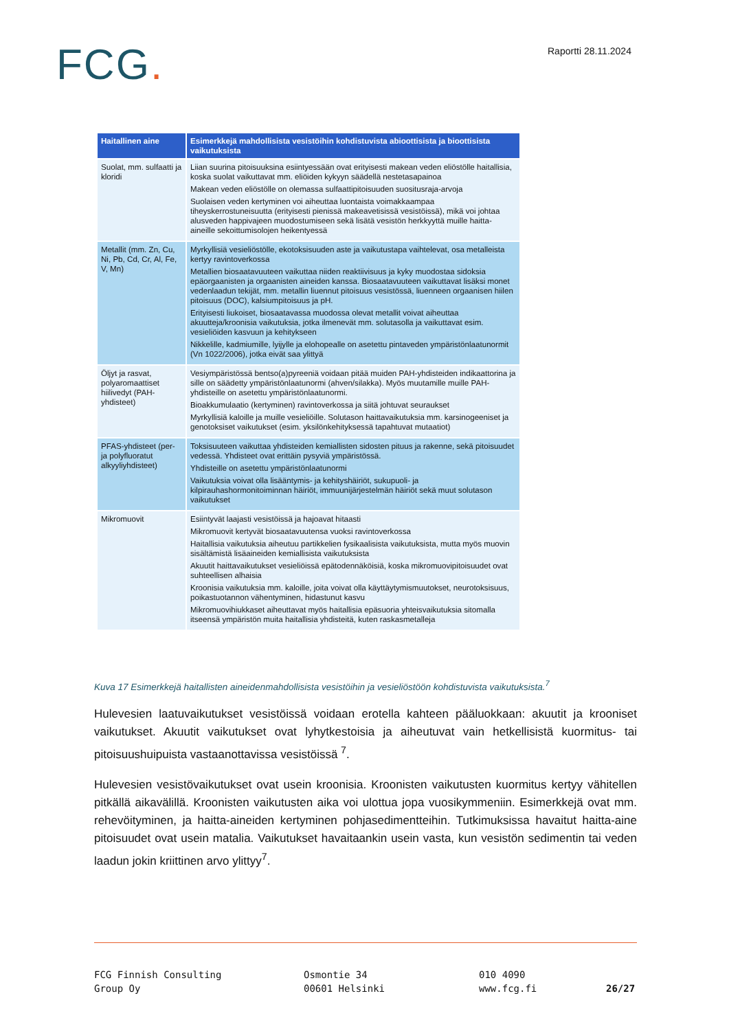FCG. Raportti 28.11.2024
| Haitallinen aine | Esimerkkejä mahdollisista vesistöihin kohdistuvista abioottisista ja bioottisista vaikutuksista |
| --- | --- |
| Suolat, mm. sulfaatti ja kloridi | Liian suurina pitoisuuksina esiintyessään ovat erityisesti makean veden eliöstölle haitallisia, koska suolat vaikuttavat mm. eliöiden kykyyn säädellä nestetasapainoa Makean veden eliöstölle on olemassa sulfaattipitoisuuden suositusraja-arvoja Suolaisen veden kertyminen voi aiheuttaa luontaista voimakkaampaa tiheyskerrostuneisuutta (erityisesti pienissä makeavetisissä vesistöissä), mikä voi johtaa alusveden happivajeen muodostumiseen sekä lisätä vesistön herkkyyttä muille haitta-aineille sekoittumisolojen heikentyessä |
| Metallit (mm. Zn, Cu, Ni, Pb, Cd, Cr, Al, Fe, V, Mn) | Myrkyllisiä vesieliöstölle, ekotoksisuuden aste ja vaikutustapa vaihtelevat, osa metalleista kertyy ravintoverkossa Metallien biosaatavuuteen vaikuttaa niiden reaktiivisuus ja kyky muodostaa sidoksia epäorgaanisten ja orgaanisten aineiden kanssa. Biosaatavuuteen vaikuttavat lisäksi monet vedenlaadun tekijät, mm. metallin liuennut pitoisuus vesistössä, liuenneen orgaanisen hiilen pitoisuus (DOC), kalsiumpitoisuus ja pH. Erityisesti liukoiset, biosaatavassa muodossa olevat metallit voivat aiheuttaa akuutteja/kroonisia vaikutuksia, jotka ilmenevät mm. solutasolla ja vaikuttavat esim. vesieliöiden kasvuun ja kehitykseen Nikkelille, kadmiumille, lyijylle ja elohopealle on asetettu pintaveden ympäristönlaatunormit (Vn 1022/2006), jotka eivät saa ylittyä |
| Öljyt ja rasvat, polyaromaattiset hiilivedyt (PAH-yhdisteet) | Vesiympäristössä bentso(a)pyreeniä voidaan pitää muiden PAH-yhdisteiden indikaattorina ja sille on säädetty ympäristönlaatunormi (ahven/silakka). Myös muutamille muille PAH-yhdisteille on asetettu ympäristönlaatunormi. Bioakkumulaatio (kertyminen) ravintoverkossa ja siitä johtuvat seuraukset Myrkyllisiä kaloille ja muille vesieliöille. Solutason haittavaikutuksia mm. karsinogeeniset ja genotoksiset vaikutukset (esim. yksilönkehityksessä tapahtuvat mutaatiot) |
| PFAS-yhdisteet (per- ja polyfluoratut alkyyliyhdisteet) | Toksisuuteen vaikuttaa yhdisteiden kemiallisten sidosten pituus ja rakenne, sekä pitoisuudet vedessä. Yhdisteet ovat erittäin pysyviä ympäristössä. Yhdisteille on asetettu ympäristönlaatunormi Vaikutuksia voivat olla lisääntymis- ja kehityshäiriöt, sukupuoli- ja kilpirauhashormonitoiminnan häiriöt, immuunijärjestelmän häiriöt sekä muut solutason vaikutukset |
| Mikromuovit | Esiintyvät laajasti vesistöissä ja hajoavat hitaasti Mikromuovit kertyvät biosaatavuutensa vuoksi ravintoverkossa Haitallisia vaikutuksia aiheutuu partikkelien fysikaalisista vaikutuksista, mutta myös muovin sisältämistä lisäaineiden kemiallisista vaikutuksista Akuutit haittavaikutukset vesieliöissä epätodennäköisiä, koska mikromuovipitoisuudet ovat suhteellisen alhaisia Kroonisia vaikutuksia mm. kaloille, joita voivat olla käyttäytymismuutokset, neurotoksisuus, poikastuotannon vähentyminen, hidastunut kasvu Mikromuovihiukkaset aiheuttavat myös haitallisia epäsuoria yhteisvaikutuksia sitomalla itseensä ympäristön muita haitallisia yhdisteitä, kuten raskasmetalleja |
Kuva 17 Esimerkkejä haitallisten aineidenmahdollisista vesistöihin ja vesieliöstöön kohdistuvista vaikutuksista.<sup>7</sup>
Hulevesien laatuvaikutukset vesistöissä voidaan erotella kahteen pääluokkaan: akuutit ja krooniset vaikutukset. Akuutit vaikutukset ovat lyhytkestoisia ja aiheutuvat vain hetkellisistä kuormitus- tai pitoisuushuipuista vastaanottavissa vesistöissä <sup>7</sup>.
Hulevesien vesistövaikutukset ovat usein kroonisia. Kroonisten vaikutusten kuormitus kertyy vähitellen pitkällä aikavälillä. Kroonisten vaikutusten aika voi ulottua jopa vuosikymmeniin. Esimerkkejä ovat mm. rehevöityminen, ja haitta-aineiden kertyminen pohjasedimentteihin. Tutkimuksissa havaitut haitta-aine pitoisuudet ovat usein matalia. Vaikutukset havaitaankin usein vasta, kun vesistön sedimentin tai veden laadun jokin kriittinen arvo ylittyy<sup>7</sup>.
FCG Finnish Consulting
Group Oy
Osmontie 34
00601 Helsinki
010 4090
www.fcg.fi
26/27